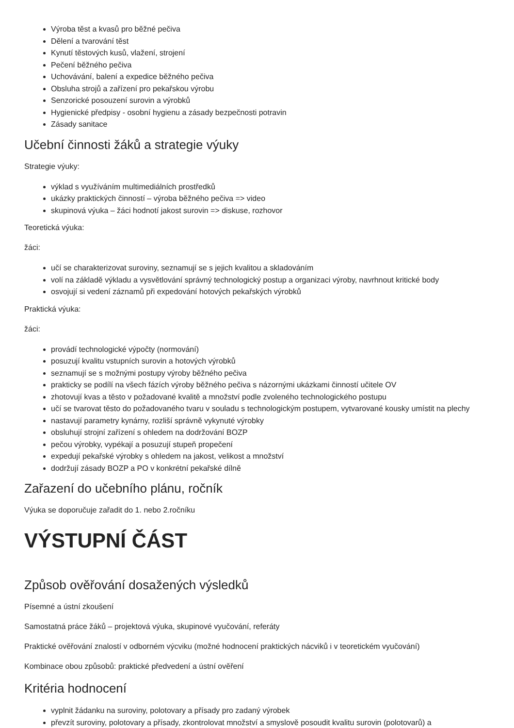Výroba těst a kvasů pro běžné pečiva
Dělení a tvarování těst
Kynutí těstových kusů, vlažení, strojení
Pečení běžného pečiva
Uchovávání, balení a expedice běžného pečiva
Obsluha strojů a zařízení pro pekařskou výrobu
Senzorické posouzení surovin a výrobků
Hygienické předpisy - osobní hygienu a zásady bezpečnosti potravin
Zásady sanitace
Učební činnosti žáků a strategie výuky
Strategie výuky:
výklad s využíváním multimediálních prostředků
ukázky praktických činností – výroba běžného pečiva => video
skupinová výuka – žáci hodnotí jakost surovin => diskuse, rozhovor
Teoretická výuka:
žáci:
učí se charakterizovat suroviny, seznamují se s jejich kvalitou a skladováním
volí na základě výkladu a vysvětlování správný technologický postup a organizaci výroby, navrhnout kritické body
osvojují si vedení záznamů při expedování hotových pekařských výrobků
Praktická výuka:
žáci:
provádí technologické výpočty (normování)
posuzují kvalitu vstupních surovin a hotových výrobků
seznamují se s možnými postupy výroby běžného pečiva
prakticky se podílí na všech fázích výroby běžného pečiva s názornými ukázkami činností učitele OV
zhotovují kvas a těsto v požadované kvalitě a množství podle zvoleného technologického postupu
učí se tvarovat těsto do požadovaného tvaru v souladu s technologickým postupem, vytvarované kousky umístit na plechy
nastavují parametry kynárny, rozliší správně vykynuté výrobky
obsluhují strojní zařízení s ohledem na dodržování BOZP
pečou výrobky, vypékají a posuzují stupeň propečení
expedují pekařské výrobky s ohledem na jakost, velikost a množství
dodržují zásady BOZP a PO v konkrétní pekařské dílně
Zařazení do učebního plánu, ročník
Výuka se doporučuje zařadit do 1. nebo 2.ročníku
VÝSTUPNÍ ČÁST
Způsob ověřování dosažených výsledků
Písemné a ústní zkoušení
Samostatná práce žáků – projektová výuka, skupinové vyučování, referáty
Praktické ověřování znalostí v odborném výcviku (možné hodnocení praktických nácviků i v teoretickém vyučování)
Kombinace obou způsobů: praktické předvedení a ústní ověření
Kritéria hodnocení
vyplnit žádanku na suroviny, polotovary a přísady pro zadaný výrobek
převzít suroviny, polotovary a přísady, zkontrolovat množství a smyslově posoudit kvalitu surovin (polotovarů) a